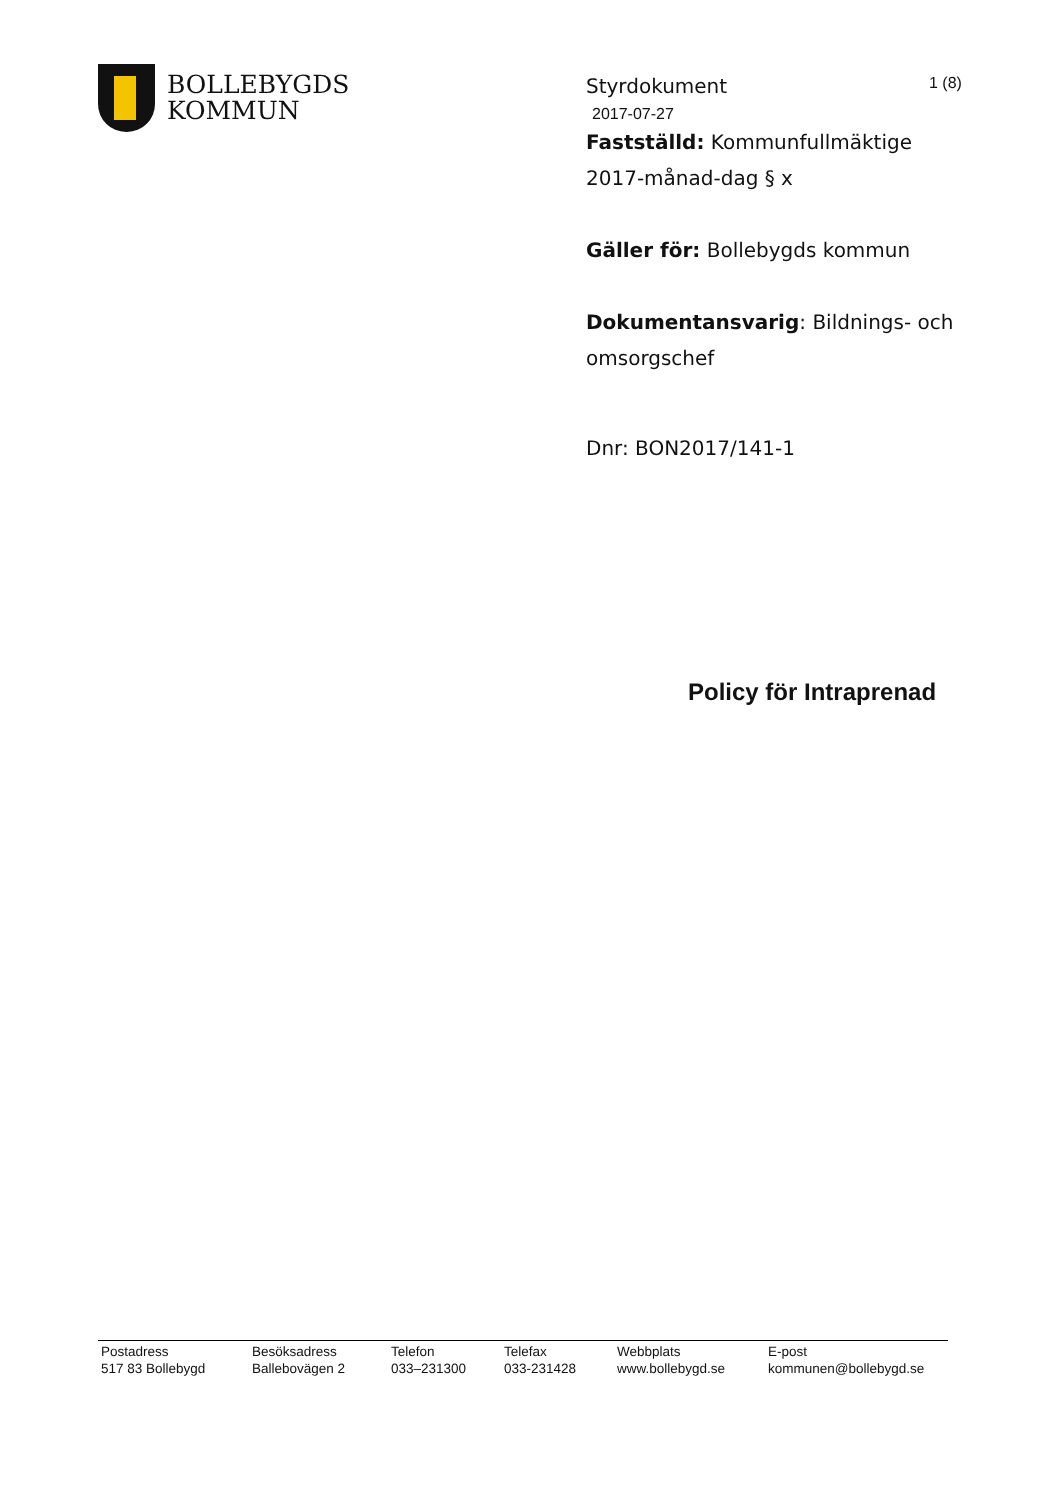BOLLEBYGDS
KOMMUN
1 (8)
Styrdokument
2017-07-27
Fastställd: Kommunfullmäktige 2017-månad-dag § x
Gäller för: Bollebygds kommun
Dokumentansvarig: Bildnings- och omsorgschef
Dnr: BON2017/141-1
Policy för Intraprenad
Postadress
517 83 Bollebygd
Besöksadress
Ballebovägen 2
Telefon
033–231300
Telefax
033-231428
Webbplats
www.bollebygd.se
E-post
kommunen@bollebygd.se